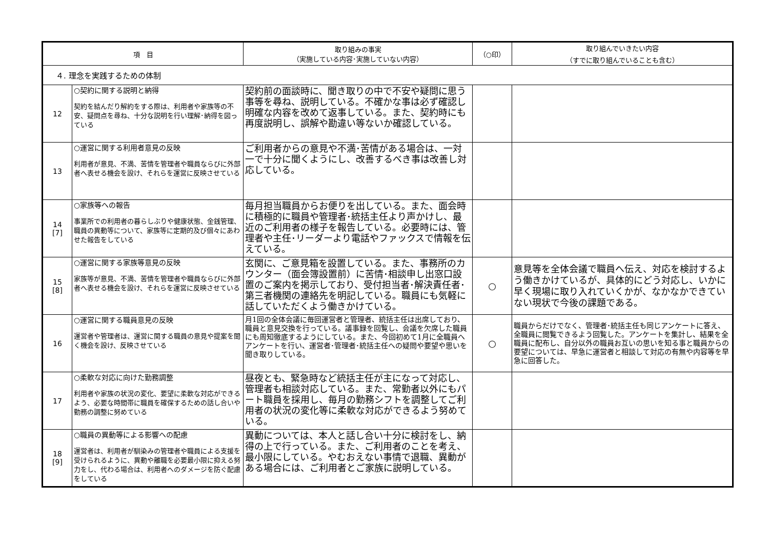| 項 目 | | 取り組みの事実 （実施している内容･実施していない内容） | （○印） | 取り組んでいきたい内容 （すでに取り組んでいることも含む） |
| --- | --- | --- | --- | --- |
| ４. 理念を実践するための体制 | | | | |
| 12 | ○契約に関する説明と納得 契約を結んだり解約をする際は、利用者や家族等の不安、疑問点を尋ね、十分な説明を行い理解･納得を図っている | 契約前の面談時に、聞き取りの中で不安や疑問に思う事等を尋ね、説明している。不確かな事は必ず確認し明確な内容を改めて返事している。また、契約時にも再度説明し、誤解や勘違い等ないか確認している。 | | |
| 13 | ○運営に関する利用者意見の反映 利用者が意見、不満、苦情を管理者や職員ならびに外部者へ表せる機会を設け、それらを運営に反映させている | ご利用者からの意見や不満･苦情がある場合は、一対一で十分に聞くようにし、改善するべき事は改善し対応している。 | | |
| 14 [7] | ○家族等への報告 事業所での利用者の暮らしぶりや健康状態、金銭管理、職員の異動等について、家族等に定期的及び個々にあわせた報告をしている | 毎月担当職員からお便りを出している。また、面会時に積極的に職員や管理者･統括主任より声かけし、最近のご利用者の様子を報告している。必要時には、管理者や主任･リーダーより電話やファックスで情報を伝えている。 | | |
| 15 [8] | ○運営に関する家族等意見の反映 家族等が意見、不満、苦情を管理者や職員ならびに外部者へ表せる機会を設け、それらを運営に反映させている | 玄関に、ご意見箱を設置している。また、事務所のカウンター（面会簿設置前）に苦情･相談申し出窓口設置のご案内を掲示しており、受付担当者･解決責任者･第三者機関の連絡先を明記している。職員にも気軽に話していただくよう働きかけている。 | ○ | 意見等を全体会議で職員へ伝え、対応を検討するよう働きかけているが、具体的にどう対応し、いかに早く現場に取り入れていくかが、なかなかできていない現状で今後の課題である。 |
| 16 | ○運営に関する職員意見の反映 運営者や管理者は、運営に関する職員の意見や提案を聞く機会を設け、反映させている | 月1回の全体会議に毎回運営者と管理者、統括主任は出席しており、職員と意見交換を行っている。議事録を回覧し、会議を欠席した職員にも周知徹底するようにしている。また、今回初めて1月に全職員へアンケートを行い、運営者･管理者･統括主任への疑問や要望や思いを聞き取りしている。 | ○ | 職員からだけでなく、管理者･統括主任も同じアンケートに答え、全職員に閲覧できるよう回覧した。アンケートを集計し、結果を全職員に配布し、自分以外の職員お互いの思いを知る事と職員からの要望については、早急に運営者と相談して対応の有無や内容等を早急に回答した。 |
| 17 | ○柔軟な対応に向けた勤務調整 利用者や家族の状況の変化、要望に柔軟な対応ができるよう、必要な時間帯に職員を確保するための話し合いや勤務の調整に努めている | 昼夜とも、緊急時など統括主任が主になって対応し、管理者も相談対応している。また、常勤者以外にもパート職員を採用し、毎月の勤務シフトを調整してご利用者の状況の変化等に柔軟な対応ができるよう努めている。 | | |
| 18 [9] | ○職員の異動等による影響への配慮 運営者は、利用者が馴染みの管理者や職員による支援を受けられるように、異動や離職を必要最小限に抑える努力をし、代わる場合は、利用者へのダメージを防ぐ配慮をしている | 異動については、本人と話し合い十分に検討をし、納得の上で行っている。また、ご利用者のことを考え、最小限にしている。やむおえない事情で退職、異動がある場合には、ご利用者とご家族に説明している。 | | |